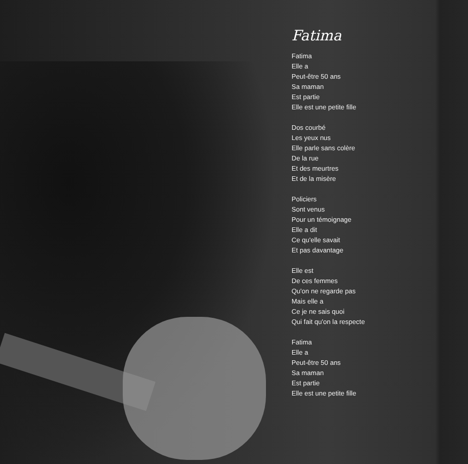Fatima
Fatima
Elle a
Peut-être 50 ans
Sa maman
Est partie
Elle est une petite fille
Dos courbé
Les yeux nus
Elle parle sans colère
De la rue
Et des meurtres
Et de la misère
Policiers
Sont venus
Pour un témoignage
Elle a dit
Ce qu'elle savait
Et pas davantage
Elle est
De ces femmes
Qu'on ne regarde pas
Mais elle a
Ce je ne sais quoi
Qui fait qu'on la respecte
Fatima
Elle a
Peut-être 50 ans
Sa maman
Est partie
Elle est une petite fille